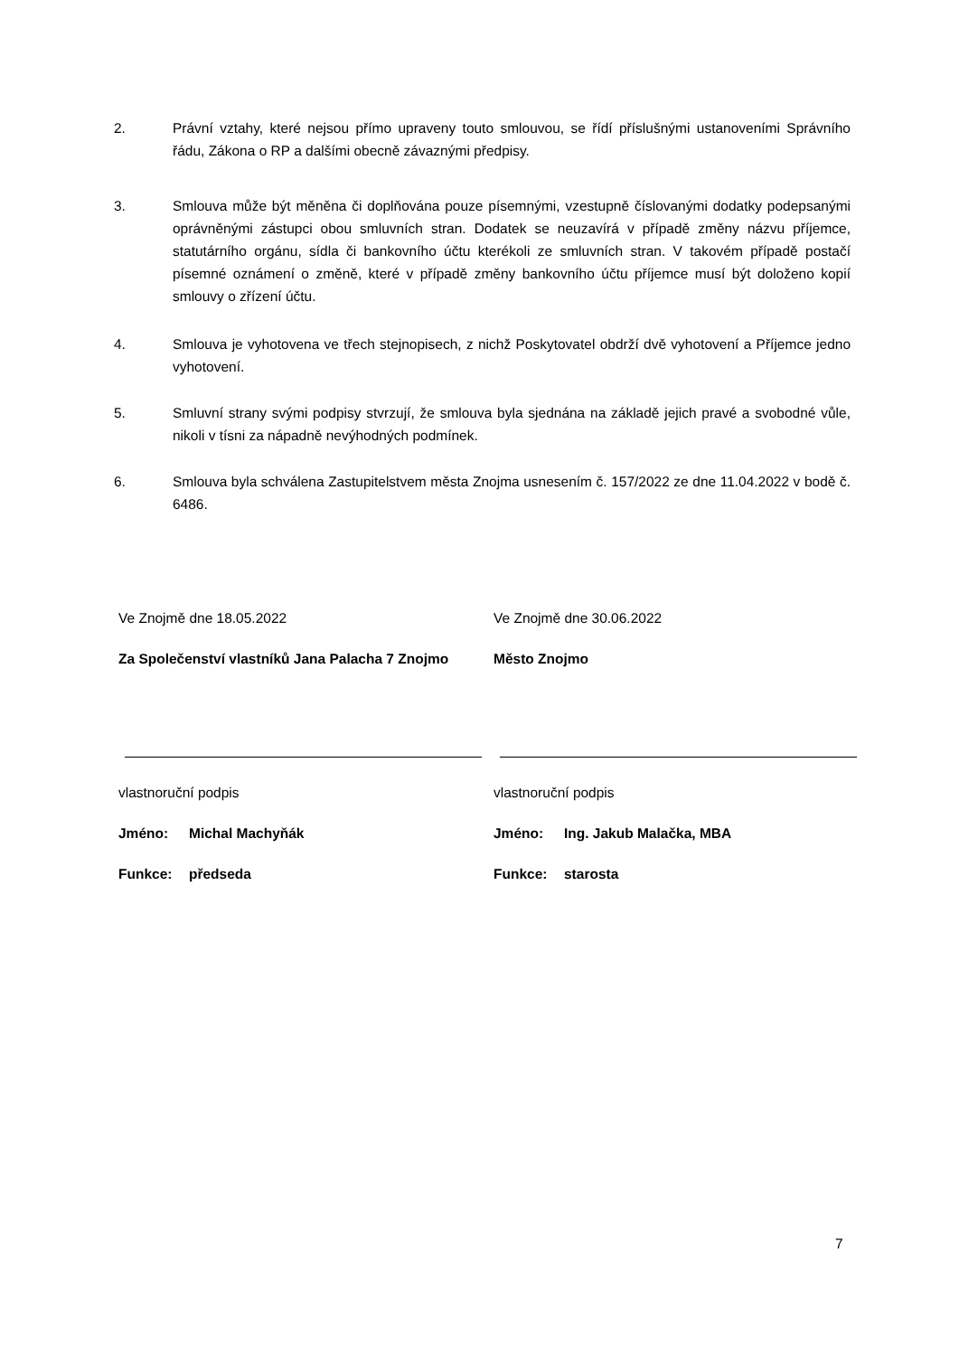2. Právní vztahy, které nejsou přímo upraveny touto smlouvou, se řídí příslušnými ustanoveními Správního řádu, Zákona o RP a dalšími obecně závaznými předpisy.
3. Smlouva může být měněna či doplňována pouze písemnými, vzestupně číslovanými dodatky podepsanými oprávněnými zástupci obou smluvních stran. Dodatek se neuzavírá v případě změny názvu příjemce, statutárního orgánu, sídla či bankovního účtu kterékoli ze smluvních stran. V takovém případě postačí písemné oznámení o změně, které v případě změny bankovního účtu příjemce musí být doloženo kopií smlouvy o zřízení účtu.
4. Smlouva je vyhotovena ve třech stejnopisech, z nichž Poskytovatel obdrží dvě vyhotovení a Příjemce jedno vyhotovení.
5. Smluvní strany svými podpisy stvrzují, že smlouva byla sjednána na základě jejich pravé a svobodné vůle, nikoli v tísni za nápadně nevýhodných podmínek.
6. Smlouva byla schválena Zastupitelstvem města Znojma usnesením č. 157/2022 ze dne 11.04.2022 v bodě č. 6486.
Ve Znojmě dne 18.05.2022
Za Společenství vlastníků Jana Palacha 7 Znojmo
vlastnoruční podpis
Jméno: Michal Machyňák
Funkce: předseda
Ve Znojmě dne 30.06.2022
Město Znojmo
vlastnoruční podpis
Jméno: Ing. Jakub Malačka, MBA
Funkce: starosta
7